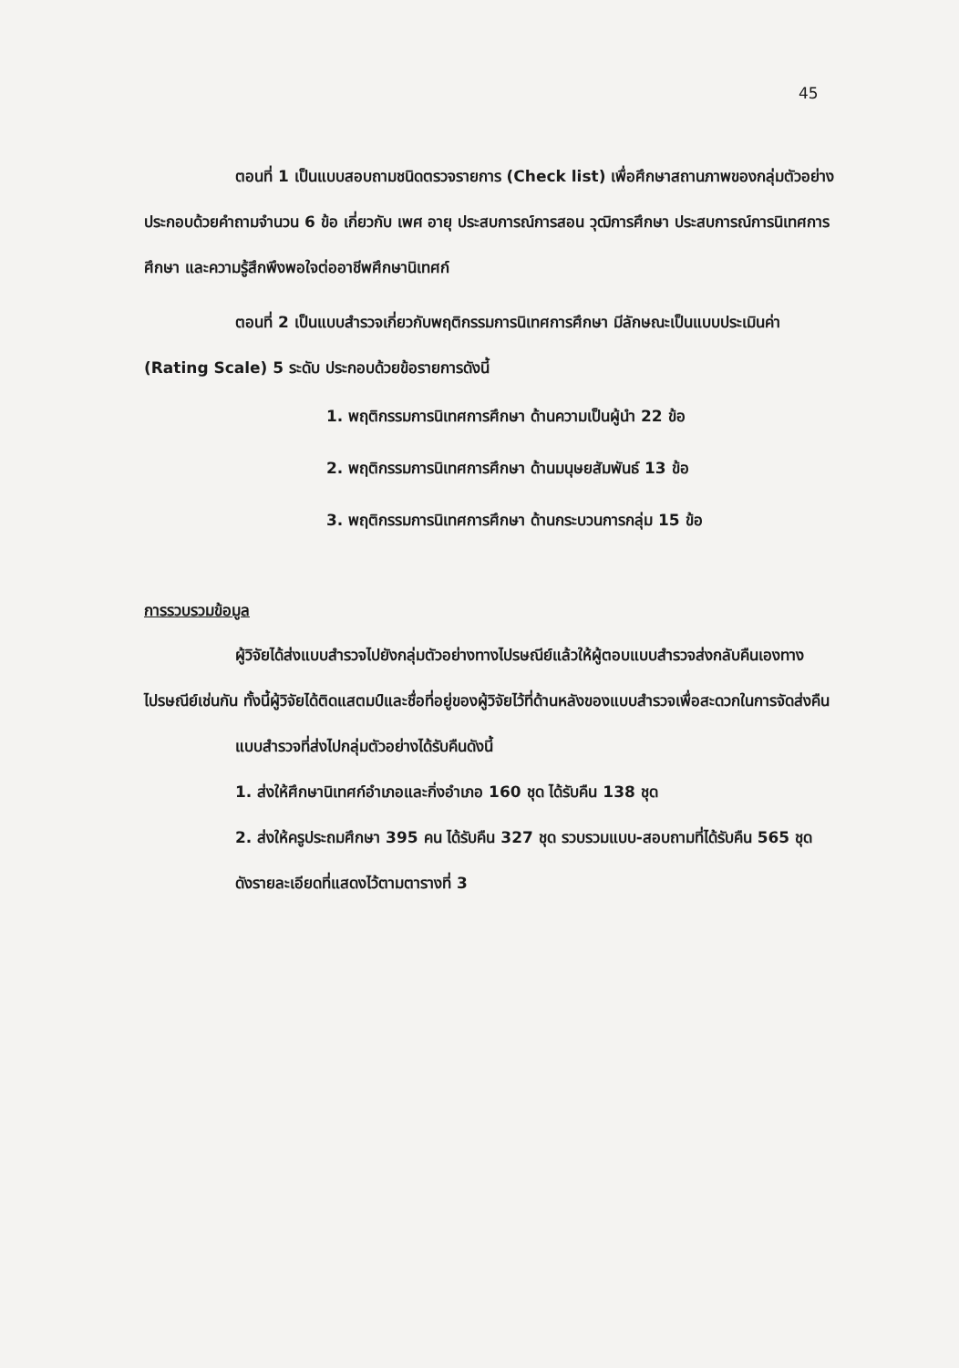45
ตอนที่ 1 เป็นแบบสอบถามชนิดตรวจรายการ (Check list) เพื่อศึกษาสถานภาพของกลุ่มตัวอย่าง ประกอบด้วยคำถามจำนวน 6 ข้อ เกี่ยวกับ เพศ อายุ ประสบการณ์การสอน วุฒิการศึกษา ประสบการณ์การนิเทศการศึกษา และความรู้สึกพึงพอใจต่ออาชีพศึกษานิเทศก์
ตอนที่ 2 เป็นแบบสำรวจเกี่ยวกับพฤติกรรมการนิเทศการศึกษา มีลักษณะเป็นแบบประเมินค่า (Rating Scale) 5 ระดับ ประกอบด้วยข้อรายการดังนี้
1. พฤติกรรมการนิเทศการศึกษา ด้านความเป็นผู้นำ 22 ข้อ
2. พฤติกรรมการนิเทศการศึกษา ด้านมนุษยสัมพันธ์ 13 ข้อ
3. พฤติกรรมการนิเทศการศึกษา ด้านกระบวนการกลุ่ม 15 ข้อ
การรวบรวมข้อมูล
ผู้วิจัยได้ส่งแบบสำรวจไปยังกลุ่มตัวอย่างทางไปรษณีย์แล้วให้ผู้ตอบแบบสำรวจส่งกลับคืนเองทางไปรษณีย์เช่นกัน ทั้งนี้ผู้วิจัยได้ติดแสตมป์และชื่อที่อยู่ของผู้วิจัยไว้ที่ด้านหลังของแบบสำรวจเพื่อสะดวกในการจัดส่งคืน
แบบสำรวจที่ส่งไปกลุ่มตัวอย่างได้รับคืนดังนี้
1. ส่งให้ศึกษานิเทศก์อำเภอและกิ่งอำเภอ 160 ชุด ได้รับคืน 138 ชุด
2. ส่งให้ครูประถมศึกษา 395 คน ได้รับคืน 327 ชุด รวบรวมแบบ-สอบถามที่ได้รับคืน 565 ชุด
ดังรายละเอียดที่แสดงไว้ตามตารางที่ 3